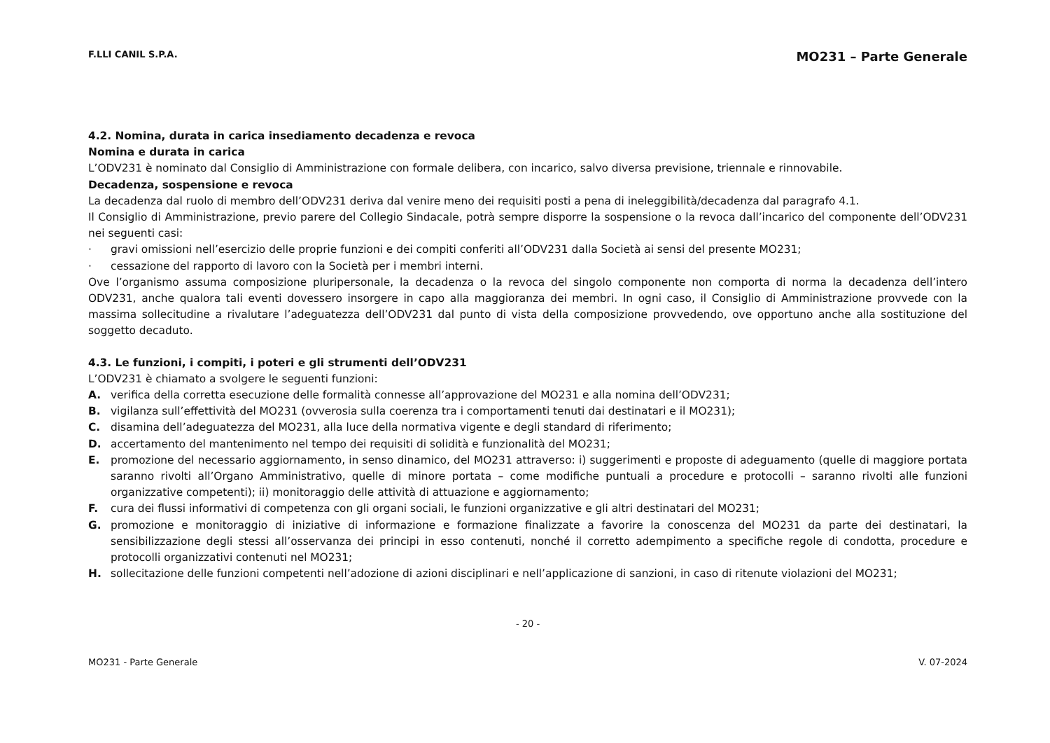F.LLI CANIL S.P.A. MO231 – Parte Generale
4.2. Nomina, durata in carica insediamento decadenza e revoca
Nomina e durata in carica
L’ODV231 è nominato dal Consiglio di Amministrazione con formale delibera, con incarico, salvo diversa previsione, triennale e rinnovabile.
Decadenza, sospensione e revoca
La decadenza dal ruolo di membro dell’ODV231 deriva dal venire meno dei requisiti posti a pena di ineleggibilità/decadenza dal paragrafo 4.1.
Il Consiglio di Amministrazione, previo parere del Collegio Sindacale, potrà sempre disporre la sospensione o la revoca dall’incarico del componente dell’ODV231 nei seguenti casi:
· gravi omissioni nell’esercizio delle proprie funzioni e dei compiti conferiti all’ODV231 dalla Società ai sensi del presente MO231;
· cessazione del rapporto di lavoro con la Società per i membri interni.
Ove l’organismo assuma composizione pluripersonale, la decadenza o la revoca del singolo componente non comporta di norma la decadenza dell’intero ODV231, anche qualora tali eventi dovessero insorgere in capo alla maggioranza dei membri. In ogni caso, il Consiglio di Amministrazione provvede con la massima sollecitudine a rivalutare l’adeguatezza dell’ODV231 dal punto di vista della composizione provvedendo, ove opportuno anche alla sostituzione del soggetto decaduto.
4.3. Le funzioni, i compiti, i poteri e gli strumenti dell’ODV231
L’ODV231 è chiamato a svolgere le seguenti funzioni:
A. verifica della corretta esecuzione delle formalità connesse all’approvazione del MO231 e alla nomina dell’ODV231;
B. vigilanza sull’effettività del MO231 (ovverosia sulla coerenza tra i comportamenti tenuti dai destinatari e il MO231);
C. disamina dell’adeguatezza del MO231, alla luce della normativa vigente e degli standard di riferimento;
D. accertamento del mantenimento nel tempo dei requisiti di solidità e funzionalità del MO231;
E. promozione del necessario aggiornamento, in senso dinamico, del MO231 attraverso: i) suggerimenti e proposte di adeguamento (quelle di maggiore portata saranno rivolti all’Organo Amministrativo, quelle di minore portata – come modifiche puntuali a procedure e protocolli – saranno rivolti alle funzioni organizzative competenti); ii) monitoraggio delle attività di attuazione e aggiornamento;
F. cura dei flussi informativi di competenza con gli organi sociali, le funzioni organizzative e gli altri destinatari del MO231;
G. promozione e monitoraggio di iniziative di informazione e formazione finalizzate a favorire la conoscenza del MO231 da parte dei destinatari, la sensibilizzazione degli stessi all’osservanza dei principi in esso contenuti, nonché il corretto adempimento a specifiche regole di condotta, procedure e protocolli organizzativi contenuti nel MO231;
H. sollecitazione delle funzioni competenti nell’adozione di azioni disciplinari e nell’applicazione di sanzioni, in caso di ritenute violazioni del MO231;
- 20 -
MO231 - Parte Generale V. 07-2024